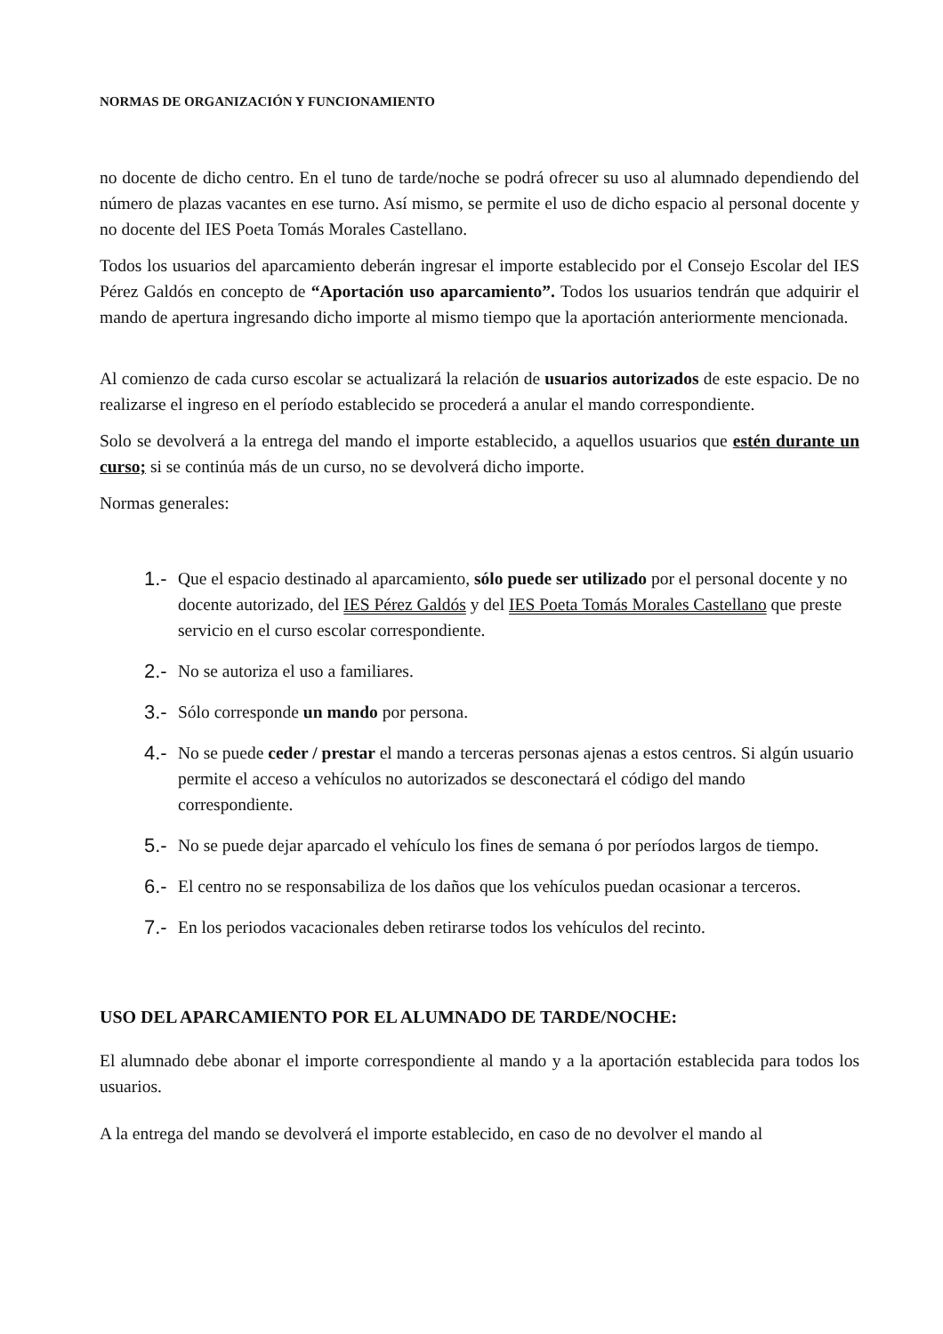NORMAS DE ORGANIZACIÓN Y FUNCIONAMIENTO
no docente de dicho centro. En el tuno de tarde/noche se podrá ofrecer su uso al alumnado dependiendo del número de plazas vacantes en ese turno. Así mismo, se permite el uso de dicho espacio al personal docente y no docente del IES Poeta Tomás Morales Castellano.
Todos los usuarios del aparcamiento deberán ingresar el importe establecido por el Consejo Escolar del IES Pérez Galdós en concepto de “Aportación uso aparcamiento”. Todos los usuarios tendrán que adquirir el mando de apertura ingresando dicho importe al mismo tiempo que la aportación anteriormente mencionada.
Al comienzo de cada curso escolar se actualizará la relación de usuarios autorizados de este espacio. De no realizarse el ingreso en el período establecido se procederá a anular el mando correspondiente.
Solo se devolverá a la entrega del mando el importe establecido, a aquellos usuarios que estén durante un curso; si se continúa más de un curso, no se devolverá dicho importe.
Normas generales:
1.- Que el espacio destinado al aparcamiento, sólo puede ser utilizado por el personal docente y no docente autorizado, del IES Pérez Galdós y del IES Poeta Tomás Morales Castellano que preste servicio en el curso escolar correspondiente.
2.- No se autoriza el uso a familiares.
3.- Sólo corresponde un mando por persona.
4.- No se puede ceder / prestar el mando a terceras personas ajenas a estos centros. Si algún usuario permite el acceso a vehículos no autorizados se desconectará el código del mando correspondiente.
5.- No se puede dejar aparcado el vehículo los fines de semana ó por períodos largos de tiempo.
6.- El centro no se responsabiliza de los daños que los vehículos puedan ocasionar a terceros.
7.- En los periodos vacacionales deben retirarse todos los vehículos del recinto.
USO DEL APARCAMIENTO POR EL ALUMNADO DE TARDE/NOCHE:
El alumnado debe abonar el importe correspondiente al mando y a la aportación establecida para todos los usuarios.
A la entrega del mando se devolverá el importe establecido, en caso de no devolver el mando al